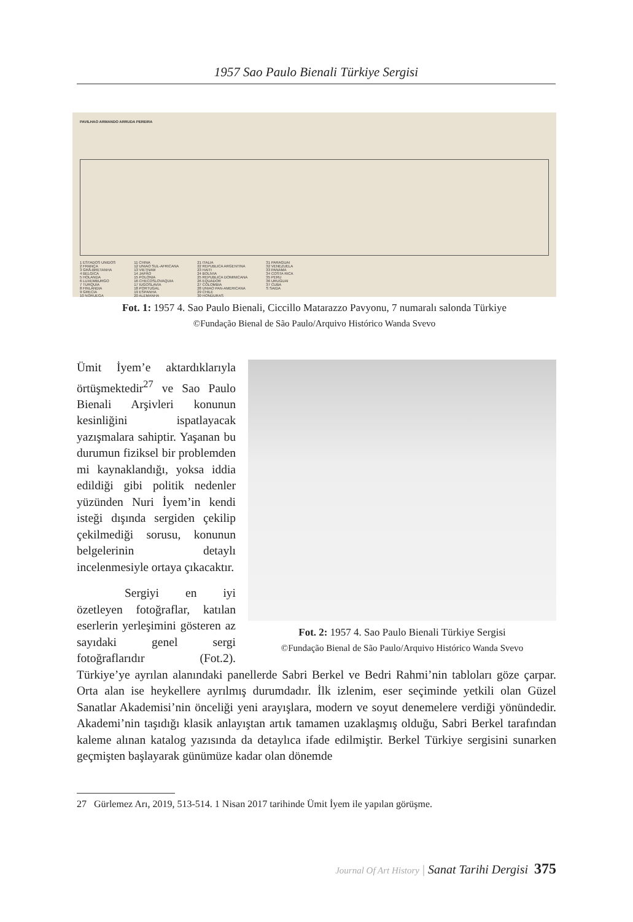1957 Sao Paulo Bienali Türkiye Sergisi
PAVILHAO ARMANDO ARRUDA PEREIRA
1 ESTADOS UNIDOS
2 FRANÇA
3 GRÃ-BRETANHA
4 BELGICA
5 HOLANDA
6 LUXEMBURGO
7 TURQUIA
8 FINLANDIA
9 GRECIA
10 NORUEGA
11 CHINA
12 UNIAO SUL-AFRICANA
13 VIETNAM
14 JAPÃO
15 POLONIA
16 CHECOSLOVAQUIA
17 IUGOSLAVIA
18 PORTUGAL
19 ESPANHA
20 ALEMANHA
21 ITALIA
22 REPUBLICA ARGENTINA
23 HAITI
24 BOLIVIA
25 REPUBLICA DOMINICANA
26 EQUADOR
27 COLOMBIA
28 UNIAO PAN-AMERICANA
29 CHILE
30 HONDURAS
31 PARAGUAI
32 VENEZUELA
33 PANAMA
34 COSTA RICA
35 PERU
36 URUGUAI
37 CUBA
S SAIDA
Fot. 1: 1957 4. Sao Paulo Bienali, Ciccillo Matarazzo Pavyonu, 7 numaralı salonda Türkiye
©Fundação Bienal de São Paulo/Arquivo Histórico Wanda Svevo
Fot. 2: 1957 4. Sao Paulo Bienali Türkiye Sergisi
©Fundação Bienal de São Paulo/Arquivo Histórico Wanda Svevo
Ümit İyem’e aktardıklarıyla örtüşmektedir<sup>27</sup> ve Sao Paulo Bienali Arşivleri konunun kesinliğini ispatlayacak yazışmalara sahiptir. Yaşanan bu durumun fiziksel bir problemden mi kaynaklandığı, yoksa iddia edildiği gibi politik nedenler yüzünden Nuri İyem’in kendi isteği dışında sergiden çekilip çekilmediği sorusu, konunun belgelerinin detaylı incelenmesiyle ortaya çıkacaktır.
Sergiyi en iyi özetleyen fotoğraflar, katılan eserlerin yerleşimini gösteren az sayıdaki genel sergi fotoğraflarıdır (Fot.2). Türkiye’ye ayrılan alanındaki panellerde Sabri Berkel ve Bedri Rahmi’nin tabloları göze çarpar. Orta alan ise heykellere ayrılmış durumdadır. İlk izlenim, eser seçiminde yetkili olan Güzel Sanatlar Akademisi’nin önceliği yeni arayışlara, modern ve soyut denemelere verdiği yönündedir. Akademi’nin taşıdığı klasik anlayıştan artık tamamen uzaklaşmış olduğu, Sabri Berkel tarafından kaleme alınan katalog yazısında da detaylıca ifade edilmiştir. Berkel Türkiye sergisini sunarken geçmişten başlayarak günümüze kadar olan dönemde
27 Gürlemez Arı, 2019, 513-514. 1 Nisan 2017 tarihinde Ümit İyem ile yapılan görüşme.
Journal Of Art History | Sanat Tarihi Dergisi 375